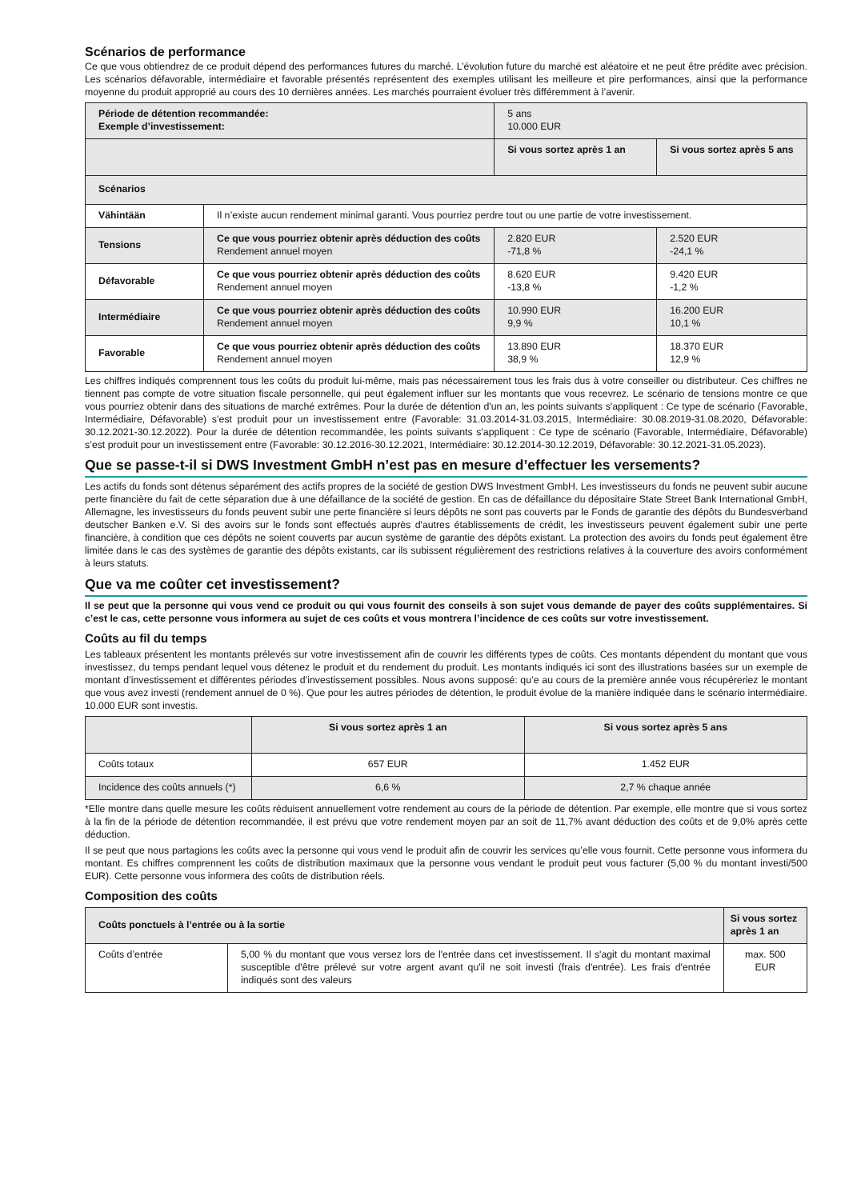Scénarios de performance
Ce que vous obtiendrez de ce produit dépend des performances futures du marché. L’évolution future du marché est aléatoire et ne peut être prédite avec précision. Les scénarios défavorable, intermédiaire et favorable présentés représentent des exemples utilisant les meilleure et pire performances, ainsi que la performance moyenne du produit approprié au cours des 10 dernières années. Les marchés pourraient évoluer très différemment à l’avenir.
| Période de détention recommandée: Exemple d’investissement: | | 5 ans 10.000 EUR | |
| | | Si vous sortez après 1 an | Si vous sortez après 5 ans |
| Scénarios | | | |
| Vähintään | Il n’existe aucun rendement minimal garanti. Vous pourriez perdre tout ou une partie de votre investissement. | | |
| Tensions | Ce que vous pourriez obtenir après déduction des coûts Rendement annuel moyen | 2.820 EUR -71,8 % | 2.520 EUR -24,1 % |
| Défavorable | Ce que vous pourriez obtenir après déduction des coûts Rendement annuel moyen | 8.620 EUR -13,8 % | 9.420 EUR -1,2 % |
| Intermédiaire | Ce que vous pourriez obtenir après déduction des coûts Rendement annuel moyen | 10.990 EUR 9,9 % | 16.200 EUR 10,1 % |
| Favorable | Ce que vous pourriez obtenir après déduction des coûts Rendement annuel moyen | 13.890 EUR 38,9 % | 18.370 EUR 12,9 % |
Les chiffres indiqués comprennent tous les coûts du produit lui-même, mais pas nécessairement tous les frais dus à votre conseiller ou distributeur. Ces chiffres ne tiennent pas compte de votre situation fiscale personnelle, qui peut également influer sur les montants que vous recevrez. Le scénario de tensions montre ce que vous pourriez obtenir dans des situations de marché extrêmes. Pour la durée de détention d'un an, les points suivants s'appliquent : Ce type de scénario (Favorable, Intermédiaire, Défavorable) s’est produit pour un investissement entre (Favorable: 31.03.2014-31.03.2015, Intermédiaire: 30.08.2019-31.08.2020, Défavorable: 30.12.2021-30.12.2022). Pour la durée de détention recommandée, les points suivants s'appliquent : Ce type de scénario (Favorable, Intermédiaire, Défavorable) s’est produit pour un investissement entre (Favorable: 30.12.2016-30.12.2021, Intermédiaire: 30.12.2014-30.12.2019, Défavorable: 30.12.2021-31.05.2023).
Que se passe-t-il si DWS Investment GmbH n’est pas en mesure d’effectuer les versements?
Les actifs du fonds sont détenus séparément des actifs propres de la société de gestion DWS Investment GmbH. Les investisseurs du fonds ne peuvent subir aucune perte financière du fait de cette séparation due à une défaillance de la société de gestion. En cas de défaillance du dépositaire State Street Bank International GmbH, Allemagne, les investisseurs du fonds peuvent subir une perte financière si leurs dépôts ne sont pas couverts par le Fonds de garantie des dépôts du Bundesverband deutscher Banken e.V. Si des avoirs sur le fonds sont effectués auprès d'autres établissements de crédit, les investisseurs peuvent également subir une perte financière, à condition que ces dépôts ne soient couverts par aucun système de garantie des dépôts existant. La protection des avoirs du fonds peut également être limitée dans le cas des systèmes de garantie des dépôts existants, car ils subissent régulièrement des restrictions relatives à la couverture des avoirs conformément à leurs statuts.
Que va me coûter cet investissement?
Il se peut que la personne qui vous vend ce produit ou qui vous fournit des conseils à son sujet vous demande de payer des coûts supplémentaires. Si c’est le cas, cette personne vous informera au sujet de ces coûts et vous montrera l’incidence de ces coûts sur votre investissement.
Coûts au fil du temps
Les tableaux présentent les montants prélevés sur votre investissement afin de couvrir les différents types de coûts. Ces montants dépendent du montant que vous investissez, du temps pendant lequel vous détenez le produit et du rendement du produit. Les montants indiqués ici sont des illustrations basées sur un exemple de montant d’investissement et différentes périodes d’investissement possibles. Nous avons supposé: qu’e au cours de la première année vous récupéreriez le montant que vous avez investi (rendement annuel de 0 %). Que pour les autres périodes de détention, le produit évolue de la manière indiquée dans le scénario intermédiaire. 10.000 EUR sont investis.
| | Si vous sortez après 1 an | Si vous sortez après 5 ans |
| Coûts totaux | 657 EUR | 1.452 EUR |
| Incidence des coûts annuels (*) | 6,6 % | 2,7 % chaque année |
*Elle montre dans quelle mesure les coûts réduisent annuellement votre rendement au cours de la période de détention. Par exemple, elle montre que si vous sortez à la fin de la période de détention recommandée, il est prévu que votre rendement moyen par an soit de 11,7% avant déduction des coûts et de 9,0% après cette déduction.
Il se peut que nous partagions les coûts avec la personne qui vous vend le produit afin de couvrir les services qu’elle vous fournit. Cette personne vous informera du montant. Es chiffres comprennent les coûts de distribution maximaux que la personne vous vendant le produit peut vous facturer (5,00 % du montant investi/500 EUR). Cette personne vous informera des coûts de distribution réels.
Composition des coûts
| Coûts ponctuels à l’entrée ou à la sortie | | Si vous sortez après 1 an |
| --- | --- | --- |
| Coûts d’entrée | 5,00 % du montant que vous versez lors de l'entrée dans cet investissement. Il s'agit du montant maximal susceptible d'être prélevé sur votre argent avant qu'il ne soit investi (frais d'entrée). Les frais d'entrée indiqués sont des valeurs | max. 500 EUR |